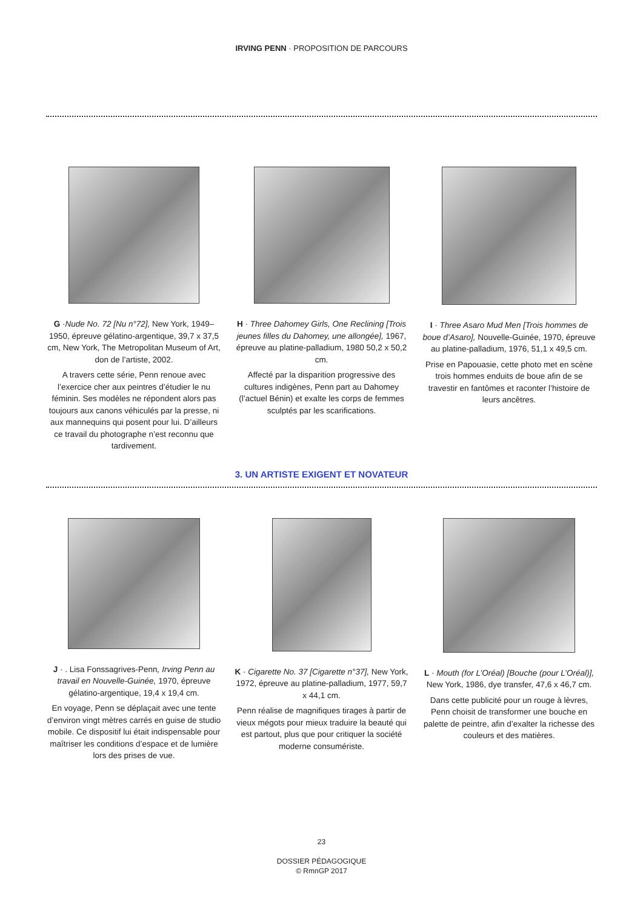IRVING PENN · PROPOSITION DE PARCOURS
G ·Nude No. 72 [Nu n°72], New York, 1949–1950, épreuve gélatino-argentique, 39,7 x 37,5 cm, New York, The Metropolitan Museum of Art, don de l’artiste, 2002.
A travers cette série, Penn renoue avec l’exercice cher aux peintres d’étudier le nu féminin. Ses modèles ne répondent alors pas toujours aux canons véhiculés par la presse, ni aux mannequins qui posent pour lui. D’ailleurs ce travail du photographe n’est reconnu que tardivement.
H · Three Dahomey Girls, One Reclining [Trois jeunes filles du Dahomey, une allongée], 1967, épreuve au platine-palladium, 1980 50,2 x 50,2 cm.
Affecté par la disparition progressive des cultures indigènes, Penn part au Dahomey (l’actuel Bénin) et exalte les corps de femmes sculptés par les scarifications.
I · Three Asaro Mud Men [Trois hommes de boue d’Asaro], Nouvelle-Guinée, 1970, épreuve au platine-palladium, 1976, 51,1 x 49,5 cm.
Prise en Papouasie, cette photo met en scène trois hommes enduits de boue afin de se travestir en fantômes et raconter l’histoire de leurs ancêtres.
3. UN ARTISTE EXIGENT ET NOVATEUR
J · . Lisa Fonssagrives-Penn, Irving Penn au travail en Nouvelle-Guinée, 1970, épreuve gélatino-argentique, 19,4 x 19,4 cm.
En voyage, Penn se déplaçait avec une tente d’environ vingt mètres carrés en guise de studio mobile. Ce dispositif lui était indispensable pour maîtriser les conditions d’espace et de lumière lors des prises de vue.
K · Cigarette No. 37 [Cigarette n°37], New York, 1972, épreuve au platine-palladium, 1977, 59,7 x 44,1 cm.
Penn réalise de magnifiques tirages à partir de vieux mégots pour mieux traduire la beauté qui est partout, plus que pour critiquer la société moderne consumériste.
L · Mouth (for L’Oréal) [Bouche (pour L’Oréal)], New York, 1986, dye transfer, 47,6 x 46,7 cm.
Dans cette publicité pour un rouge à lèvres, Penn choisit de transformer une bouche en palette de peintre, afin d’exalter la richesse des couleurs et des matières.
23
DOSSIER PÉDAGOGIQUE
© RmnGP 2017